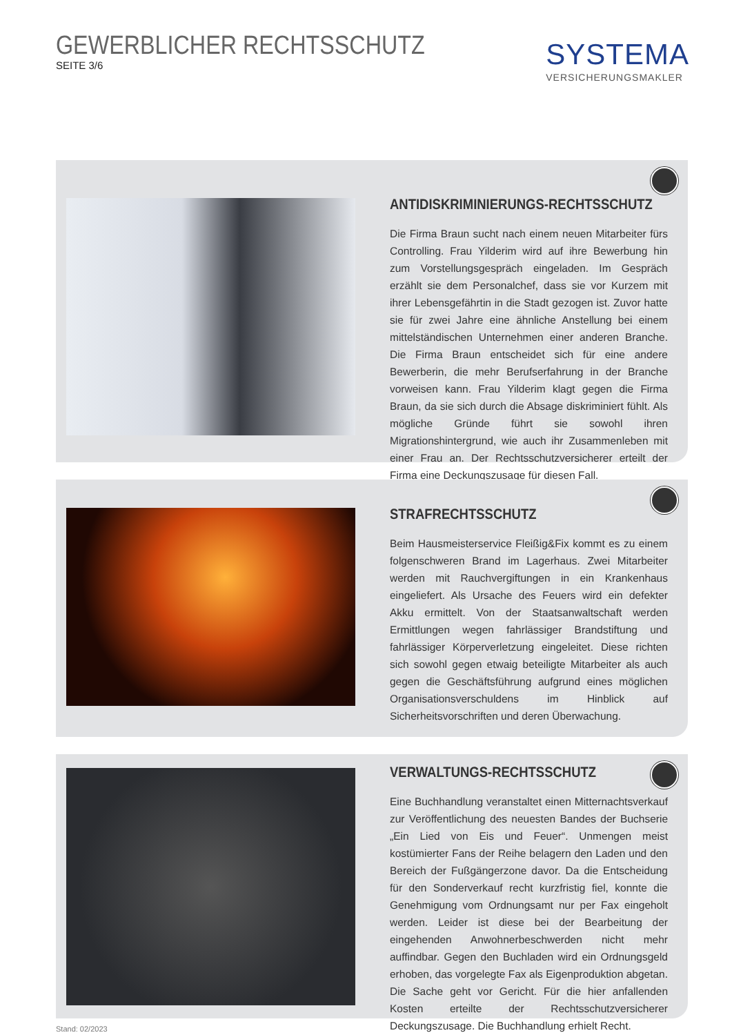GEWERBLICHER RECHTSSCHUTZ
SEITE 3/6
SYSTEMA
VERSICHERUNGSMAKLER
ANTIDISKRIMINIERUNGS-RECHTSSCHUTZ
Die Firma Braun sucht nach einem neuen Mitarbeiter fürs Controlling. Frau Yilderim wird auf ihre Bewerbung hin zum Vorstellungsgespräch eingeladen. Im Gespräch erzählt sie dem Personalchef, dass sie vor Kurzem mit ihrer Lebensgefährtin in die Stadt gezogen ist. Zuvor hatte sie für zwei Jahre eine ähnliche Anstellung bei einem mittelständischen Unternehmen einer anderen Branche. Die Firma Braun entscheidet sich für eine andere Bewerberin, die mehr Berufserfahrung in der Branche vorweisen kann. Frau Yilderim klagt gegen die Firma Braun, da sie sich durch die Absage diskriminiert fühlt. Als mögliche Gründe führt sie sowohl ihren Migrationshintergrund, wie auch ihr Zusammenleben mit einer Frau an. Der Rechtsschutzversicherer erteilt der Firma eine Deckungszusage für diesen Fall.
STRAFRECHTSSCHUTZ
Beim Hausmeisterservice Fleißig&Fix kommt es zu einem folgenschweren Brand im Lagerhaus. Zwei Mitarbeiter werden mit Rauchvergiftungen in ein Krankenhaus eingeliefert. Als Ursache des Feuers wird ein defekter Akku ermittelt. Von der Staatsanwaltschaft werden Ermittlungen wegen fahrlässiger Brandstiftung und fahrlässiger Körperverletzung eingeleitet. Diese richten sich sowohl gegen etwaig beteiligte Mitarbeiter als auch gegen die Geschäftsführung aufgrund eines möglichen Organisationsverschuldens im Hinblick auf Sicherheitsvorschriften und deren Überwachung.
VERWALTUNGS-RECHTSSCHUTZ
Eine Buchhandlung veranstaltet einen Mitternachtsverkauf zur Veröffentlichung des neuesten Bandes der Buchserie „Ein Lied von Eis und Feuer“. Unmengen meist kostümierter Fans der Reihe belagern den Laden und den Bereich der Fußgängerzone davor. Da die Entscheidung für den Sonderverkauf recht kurzfristig fiel, konnte die Genehmigung vom Ordnungsamt nur per Fax eingeholt werden. Leider ist diese bei der Bearbeitung der eingehenden Anwohnerbeschwerden nicht mehr auffindbar. Gegen den Buchladen wird ein Ordnungsgeld erhoben, das vorgelegte Fax als Eigenproduktion abgetan. Die Sache geht vor Gericht. Für die hier anfallenden Kosten erteilte der Rechtsschutzversicherer Deckungszusage. Die Buchhandlung erhielt Recht.
Stand: 02/2023